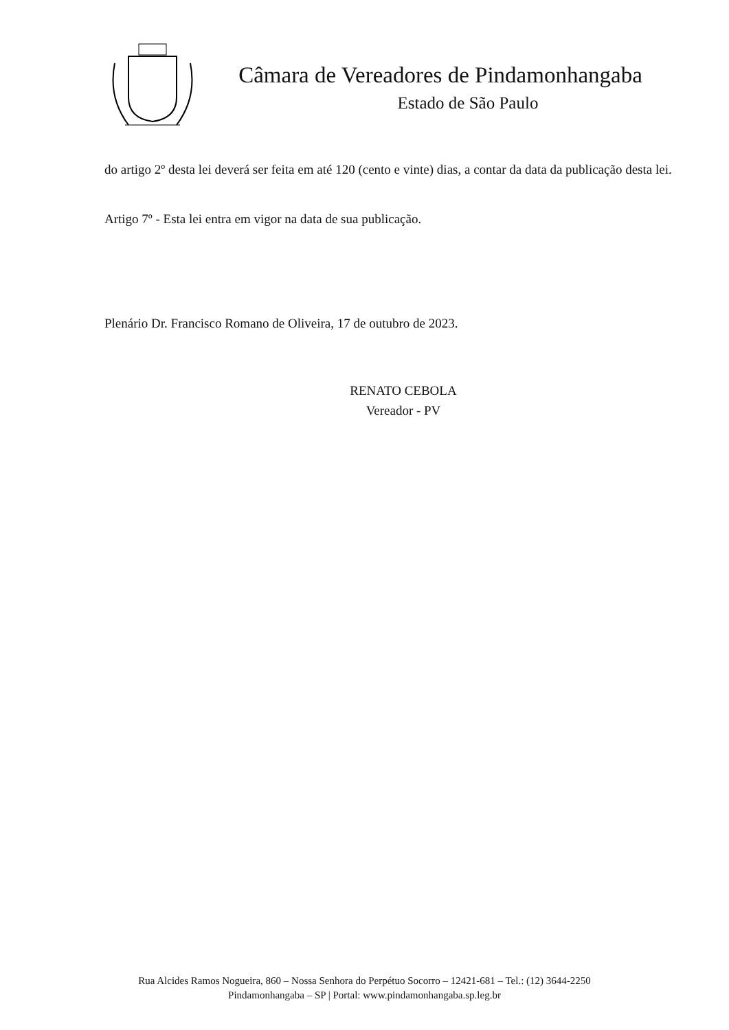Câmara de Vereadores de Pindamonhangaba
Estado de São Paulo
do artigo 2º desta lei deverá ser feita em até 120 (cento e vinte) dias, a contar da data da publicação desta lei.
Artigo 7º - Esta lei entra em vigor na data de sua publicação.
Plenário Dr. Francisco Romano de Oliveira, 17 de outubro de 2023.
RENATO CEBOLA
Vereador - PV
Rua Alcides Ramos Nogueira, 860 – Nossa Senhora do Perpétuo Socorro – 12421-681 – Tel.: (12) 3644-2250
Pindamonhangaba – SP | Portal: www.pindamonhangaba.sp.leg.br